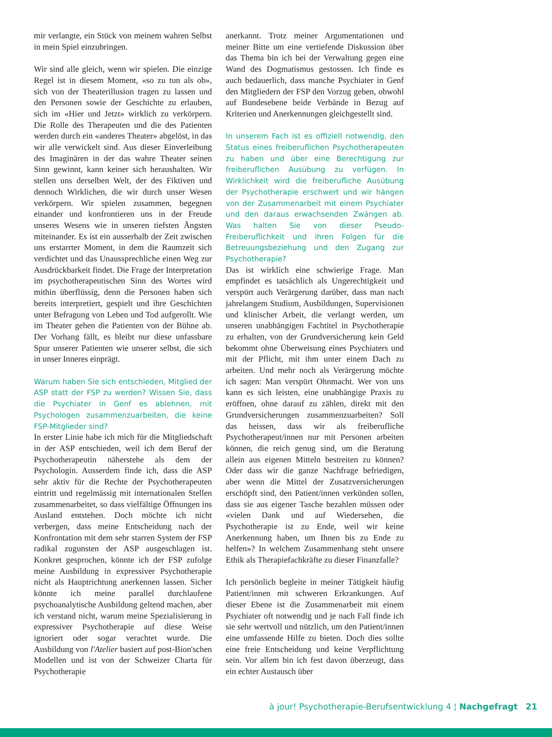mir verlangte, ein Stück von meinem wahren Selbst in mein Spiel einzubringen.
Wir sind alle gleich, wenn wir spielen. Die einzige Regel ist in diesem Moment, «so zu tun als ob», sich von der Theaterillusion tragen zu lassen und den Personen sowie der Geschichte zu erlauben, sich im «Hier und Jetzt» wirklich zu verkörpern. Die Rolle des Therapeuten und die des Patienten werden durch ein «anderes Theater» abgelöst, in das wir alle verwickelt sind. Aus dieser Einverleibung des Imaginären in der das wahre Theater seinen Sinn gewinnt, kann keiner sich heraushalten. Wir stellen uns derselben Welt, der des Fiktiven und dennoch Wirklichen, die wir durch unser Wesen verkörpern. Wir spielen zusammen, begegnen einander und konfrontieren uns in der Freude unseres Wesens wie in unseren tiefsten Ängsten miteinander. Es ist ein ausserhalb der Zeit zwischen uns erstarrter Moment, in dem die Raumzeit sich verdichtet und das Unaussprechliche einen Weg zur Ausdrückbarkeit findet. Die Frage der Interpretation im psychotherapeutischen Sinn des Wortes wird mithin überflüssig, denn die Personen haben sich bereits interpretiert, gespielt und ihre Geschichten unter Befragung von Leben und Tod aufgerollt. Wie im Theater gehen die Patienten von der Bühne ab. Der Vorhang fällt, es bleibt nur diese unfassbare Spur unserer Patienten wie unserer selbst, die sich in unser Inneres einprägt.
Warum haben Sie sich entschieden, Mitglied der ASP statt der FSP zu werden? Wissen Sie, dass die Psychiater in Genf es ablehnen, mit Psychologen zusammenzuarbeiten, die keine FSP-Mitglieder sind?
In erster Linie habe ich mich für die Mitgliedschaft in der ASP entschieden, weil ich dem Beruf der Psychotherapeutin näherstehe als dem der Psychologin. Ausserdem finde ich, dass die ASP sehr aktiv für die Rechte der Psychotherapeuten eintritt und regelmässig mit internationalen Stellen zusammenarbeitet, so dass vielfältige Öffnungen ins Ausland entstehen. Doch möchte ich nicht verbergen, dass meine Entscheidung nach der Konfrontation mit dem sehr starren System der FSP radikal zugunsten der ASP ausgeschlagen ist. Konkret gesprochen, könnte ich der FSP zufolge meine Ausbildung in expressiver Psychotherapie nicht als Hauptrichtung anerkennen lassen. Sicher könnte ich meine parallel durchlaufene psychoanalytische Ausbildung geltend machen, aber ich verstand nicht, warum meine Spezialisierung in expressiver Psychotherapie auf diese Weise ignoriert oder sogar verachtet wurde. Die Ausbildung von l'Atelier basiert auf post-Bion'schen Modellen und ist von der Schweizer Charta für Psychotherapie
anerkannt. Trotz meiner Argumentationen und meiner Bitte um eine vertiefende Diskussion über das Thema bin ich bei der Verwaltung gegen eine Wand des Dogmatismus gestossen. Ich finde es auch bedauerlich, dass manche Psychiater in Genf den Mitgliedern der FSP den Vorzug geben, obwohl auf Bundesebene beide Verbände in Bezug auf Kriterien und Anerkennungen gleichgestellt sind.
In unserem Fach ist es offiziell notwendig, den Status eines freiberuflichen Psychotherapeuten zu haben und über eine Berechtigung zur freiberuflichen Ausübung zu verfügen. In Wirklichkeit wird die freiberufliche Ausübung der Psychotherapie erschwert und wir hängen von der Zusammenarbeit mit einem Psychiater und den daraus erwachsenden Zwängen ab. Was halten Sie von dieser Pseudo-Freiberuflichkeit und ihren Folgen für die Betreuungsbeziehung und den Zugang zur Psychotherapie?
Das ist wirklich eine schwierige Frage. Man empfindet es tatsächlich als Ungerechtigkeit und verspürt auch Verärgerung darüber, dass man nach jahrelangem Studium, Ausbildungen, Supervisionen und klinischer Arbeit, die verlangt werden, um unseren unabhängigen Fachtitel in Psychotherapie zu erhalten, von der Grundversicherung kein Geld bekommt ohne Überweisung eines Psychiaters und mit der Pflicht, mit ihm unter einem Dach zu arbeiten. Und mehr noch als Verärgerung möchte ich sagen: Man verspürt Ohnmacht. Wer von uns kann es sich leisten, eine unabhängige Praxis zu eröffnen, ohne darauf zu zählen, direkt mit den Grundversicherungen zusammenzuarbeiten? Soll das heissen, dass wir als freiberufliche Psychotherapeut/innen nur mit Personen arbeiten können, die reich genug sind, um die Beratung allein aus eigenen Mitteln bestreiten zu können? Oder dass wir die ganze Nachfrage befriedigen, aber wenn die Mittel der Zusatzversicherungen erschöpft sind, den Patient/innen verkünden sollen, dass sie aus eigener Tasche bezahlen müssen oder «vielen Dank und auf Wiedersehen, die Psychotherapie ist zu Ende, weil wir keine Anerkennung haben, um Ihnen bis zu Ende zu helfen»? In welchem Zusammenhang steht unsere Ethik als Therapiefachkräfte zu dieser Finanzfalle?
Ich persönlich begleite in meiner Tätigkeit häufig Patient/innen mit schweren Erkrankungen. Auf dieser Ebene ist die Zusammenarbeit mit einem Psychiater oft notwendig und je nach Fall finde ich sie sehr wertvoll und nützlich, um den Patient/innen eine umfassende Hilfe zu bieten. Doch dies sollte eine freie Entscheidung und keine Verpflichtung sein. Vor allem bin ich fest davon überzeugt, dass ein echter Austausch über
à jour! Psychotherapie-Berufsentwicklung 4 ¦ Nachgefragt 21